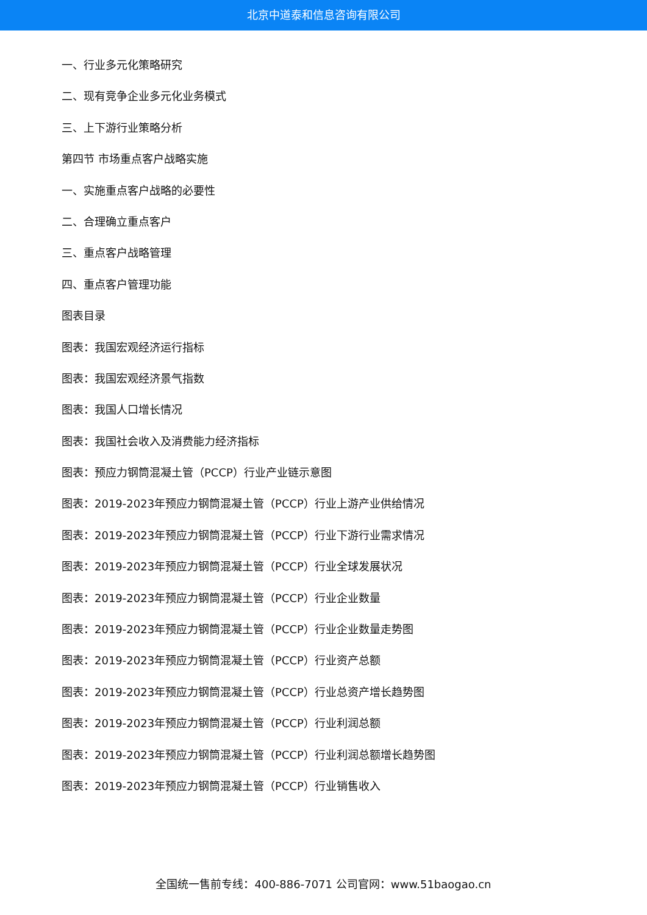北京中道泰和信息咨询有限公司
一、行业多元化策略研究
二、现有竞争企业多元化业务模式
三、上下游行业策略分析
第四节 市场重点客户战略实施
一、实施重点客户战略的必要性
二、合理确立重点客户
三、重点客户战略管理
四、重点客户管理功能
图表目录
图表：我国宏观经济运行指标
图表：我国宏观经济景气指数
图表：我国人口增长情况
图表：我国社会收入及消费能力经济指标
图表：预应力钢筒混凝土管（PCCP）行业产业链示意图
图表：2019-2023年预应力钢筒混凝土管（PCCP）行业上游产业供给情况
图表：2019-2023年预应力钢筒混凝土管（PCCP）行业下游行业需求情况
图表：2019-2023年预应力钢筒混凝土管（PCCP）行业全球发展状况
图表：2019-2023年预应力钢筒混凝土管（PCCP）行业企业数量
图表：2019-2023年预应力钢筒混凝土管（PCCP）行业企业数量走势图
图表：2019-2023年预应力钢筒混凝土管（PCCP）行业资产总额
图表：2019-2023年预应力钢筒混凝土管（PCCP）行业总资产增长趋势图
图表：2019-2023年预应力钢筒混凝土管（PCCP）行业利润总额
图表：2019-2023年预应力钢筒混凝土管（PCCP）行业利润总额增长趋势图
图表：2019-2023年预应力钢筒混凝土管（PCCP）行业销售收入
全国统一售前专线：400-886-7071 公司官网：www.51baogao.cn